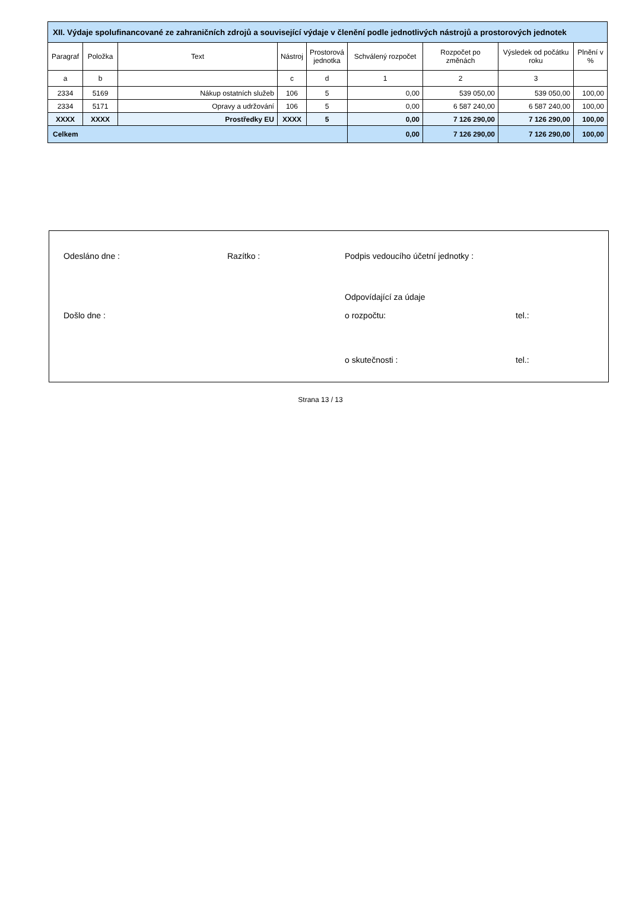| XII. Výdaje spolufinancované ze zahraničních zdrojů a související výdaje v členění podle jednotlivých nástrojů a prostorových jednotek | | | | | | | | |
| --- | --- | --- | --- | --- | --- | --- | --- | --- |
| Paragraf | Položka | Text | Nástroj | Prostorová jednotka | Schválený rozpočet | Rozpočet po změnách | Výsledek od počátku roku | Plnění v % |
| a | b | | c | d | 1 | 2 | 3 | |
| 2334 | 5169 | Nákup ostatních služeb | 106 | 5 | 0,00 | 539 050,00 | 539 050,00 | 100,00 |
| 2334 | 5171 | Opravy a udržování | 106 | 5 | 0,00 | 6 587 240,00 | 6 587 240,00 | 100,00 |
| XXXX | XXXX | Prostředky EU | XXXX | 5 | 0,00 | 7 126 290,00 | 7 126 290,00 | 100,00 |
| Celkem | | | | | 0,00 | 7 126 290,00 | 7 126 290,00 | 100,00 |
Odesláno dne : Razítko : Podpis vedoucího účetní jednotky :
Odpovídající za údaje
Došlo dne : o rozpočtu: tel.:
o skutečnosti : tel.:
Strana 13 / 13